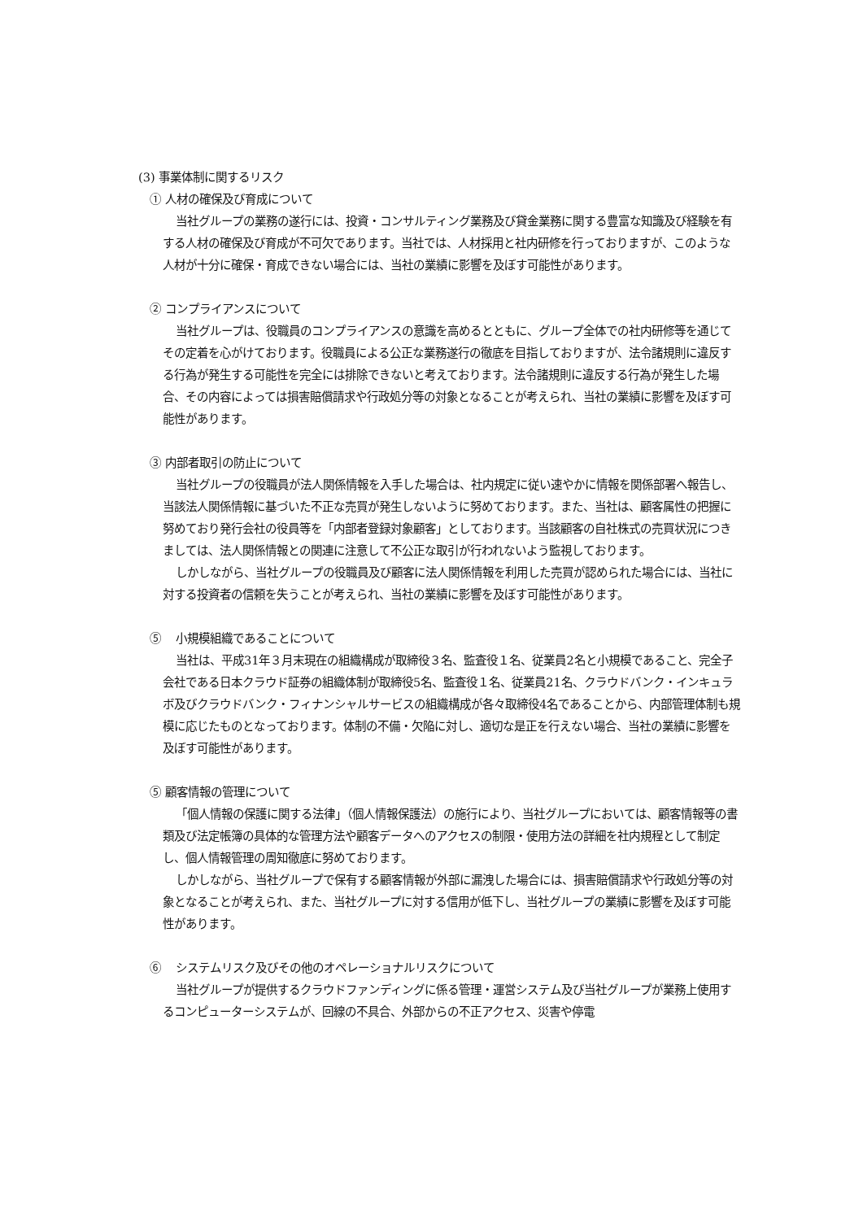(3) 事業体制に関するリスク
① 人材の確保及び育成について
当社グループの業務の遂行には、投資・コンサルティング業務及び貸金業務に関する豊富な知識及び経験を有する人材の確保及び育成が不可欠であります。当社では、人材採用と社内研修を行っておりますが、このような人材が十分に確保・育成できない場合には、当社の業績に影響を及ぼす可能性があります。
② コンプライアンスについて
当社グループは、役職員のコンプライアンスの意識を高めるとともに、グループ全体での社内研修等を通じてその定着を心がけております。役職員による公正な業務遂行の徹底を目指しておりますが、法令諸規則に違反する行為が発生する可能性を完全には排除できないと考えております。法令諸規則に違反する行為が発生した場合、その内容によっては損害賠償請求や行政処分等の対象となることが考えられ、当社の業績に影響を及ぼす可能性があります。
③ 内部者取引の防止について
当社グループの役職員が法人関係情報を入手した場合は、社内規定に従い速やかに情報を関係部署へ報告し、当該法人関係情報に基づいた不正な売買が発生しないように努めております。また、当社は、顧客属性の把握に努めており発行会社の役員等を「内部者登録対象顧客」としております。当該顧客の自社株式の売買状況につきましては、法人関係情報との関連に注意して不公正な取引が行われないよう監視しております。
しかしながら、当社グループの役職員及び顧客に法人関係情報を利用した売買が認められた場合には、当社に対する投資者の信頼を失うことが考えられ、当社の業績に影響を及ぼす可能性があります。
⑤ 小規模組織であることについて
当社は、平成31年３月末現在の組織構成が取締役３名、監査役１名、従業員2名と小規模であること、完全子会社である日本クラウド証券の組織体制が取締役5名、監査役１名、従業員21名、クラウドバンク・インキュラボ及びクラウドバンク・フィナンシャルサービスの組織構成が各々取締役4名であることから、内部管理体制も規模に応じたものとなっております。体制の不備・欠陥に対し、適切な是正を行えない場合、当社の業績に影響を及ぼす可能性があります。
⑤ 顧客情報の管理について
「個人情報の保護に関する法律」（個人情報保護法）の施行により、当社グループにおいては、顧客情報等の書類及び法定帳簿の具体的な管理方法や顧客データへのアクセスの制限・使用方法の詳細を社内規程として制定し、個人情報管理の周知徹底に努めております。
しかしながら、当社グループで保有する顧客情報が外部に漏洩した場合には、損害賠償請求や行政処分等の対象となることが考えられ、また、当社グループに対する信用が低下し、当社グループの業績に影響を及ぼす可能性があります。
⑥ システムリスク及びその他のオペレーショナルリスクについて
当社グループが提供するクラウドファンディングに係る管理・運営システム及び当社グループが業務上使用するコンピューターシステムが、回線の不具合、外部からの不正アクセス、災害や停電